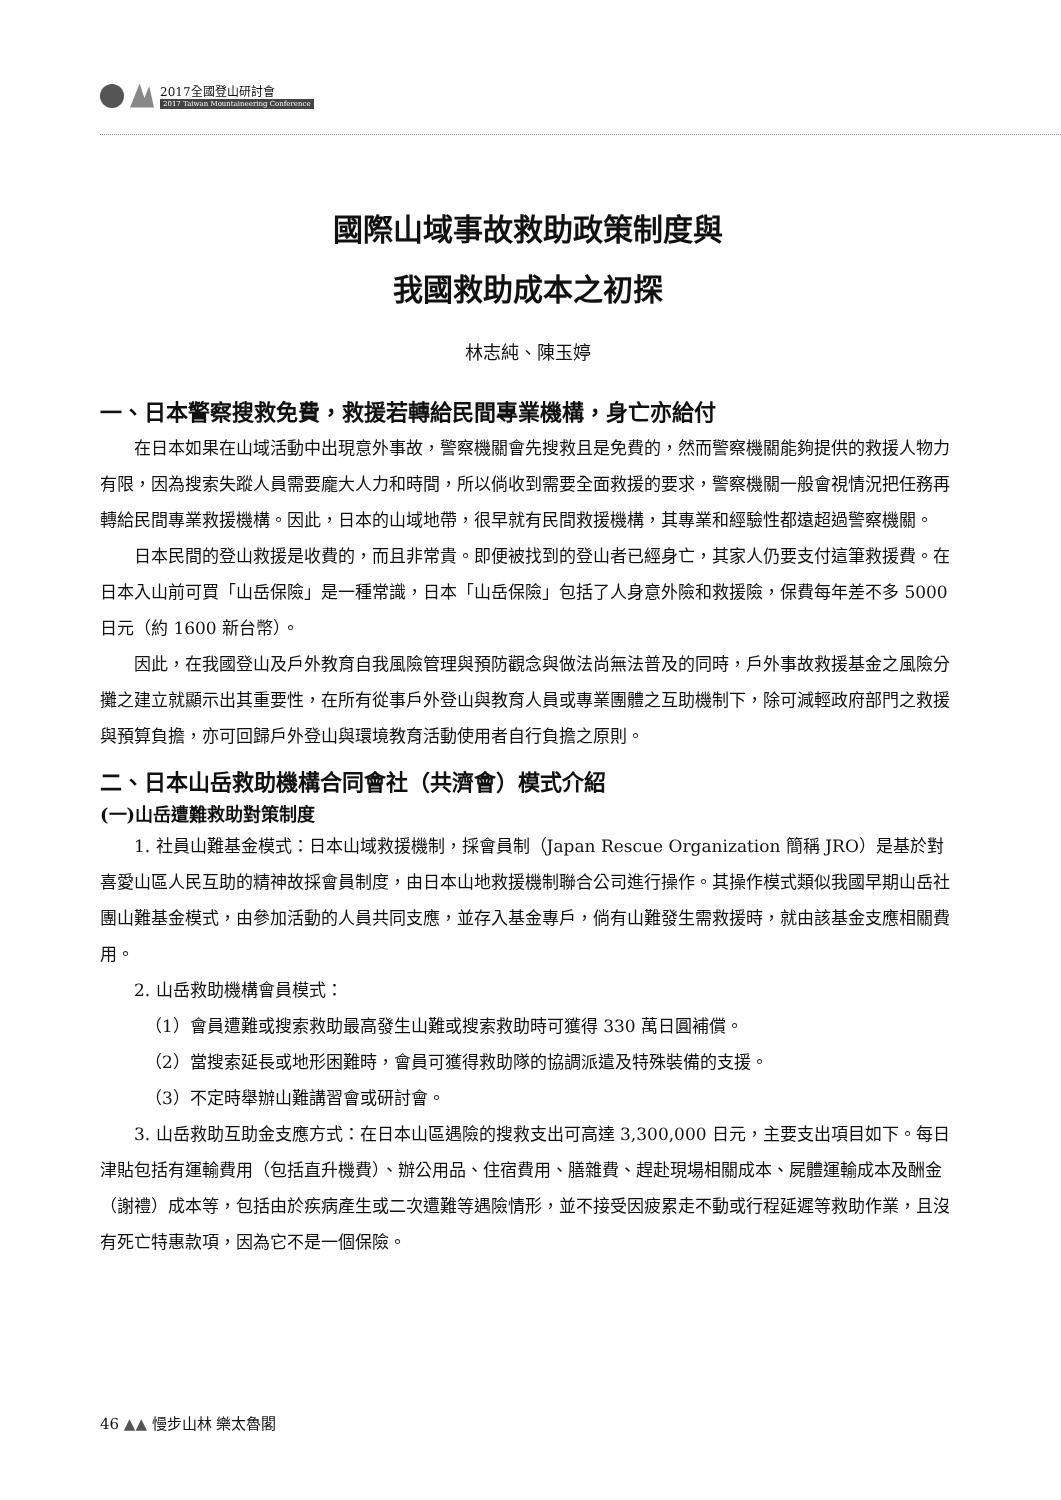2017全國登山研討會
2017 Taiwan Mountaineering Conference
國際山域事故救助政策制度與
我國救助成本之初探
林志純、陳玉婷
一、日本警察搜救免費，救援若轉給民間專業機構，身亡亦給付
在日本如果在山域活動中出現意外事故，警察機關會先搜救且是免費的，然而警察機關能夠提供的救援人物力有限，因為搜索失蹤人員需要龐大人力和時間，所以倘收到需要全面救援的要求，警察機關一般會視情況把任務再轉給民間專業救援機構。因此，日本的山域地帶，很早就有民間救援機構，其專業和經驗性都遠超過警察機關。
日本民間的登山救援是收費的，而且非常貴。即便被找到的登山者已經身亡，其家人仍要支付這筆救援費。在日本入山前可買「山岳保險」是一種常識，日本「山岳保險」包括了人身意外險和救援險，保費每年差不多 5000 日元（約 1600 新台幣）。
因此，在我國登山及戶外教育自我風險管理與預防觀念與做法尚無法普及的同時，戶外事故救援基金之風險分攤之建立就顯示出其重要性，在所有從事戶外登山與教育人員或專業團體之互助機制下，除可減輕政府部門之救援與預算負擔，亦可回歸戶外登山與環境教育活動使用者自行負擔之原則。
二、日本山岳救助機構合同會社（共濟會）模式介紹
(一)山岳遭難救助對策制度
1. 社員山難基金模式：日本山域救援機制，採會員制（Japan Rescue Organization 簡稱 JRO）是基於對喜愛山區人民互助的精神故採會員制度，由日本山地救援機制聯合公司進行操作。其操作模式類似我國早期山岳社團山難基金模式，由參加活動的人員共同支應，並存入基金專戶，倘有山難發生需救援時，就由該基金支應相關費用。
2. 山岳救助機構會員模式：
（1）會員遭難或搜索救助最高發生山難或搜索救助時可獲得 330 萬日圓補償。
（2）當搜索延長或地形困難時，會員可獲得救助隊的協調派遣及特殊裝備的支援。
（3）不定時舉辦山難講習會或研討會。
3. 山岳救助互助金支應方式：在日本山區遇險的搜救支出可高達 3,300,000 日元，主要支出項目如下。每日津貼包括有運輸費用（包括直升機費）、辦公用品、住宿費用、膳雜費、趕赴現場相關成本、屍體運輸成本及酬金（謝禮）成本等，包括由於疾病產生或二次遭難等遇險情形，並不接受因疲累走不動或行程延遲等救助作業，且沒有死亡特惠款項，因為它不是一個保險。
46 ▲▲ 慢步山林 樂太魯閣